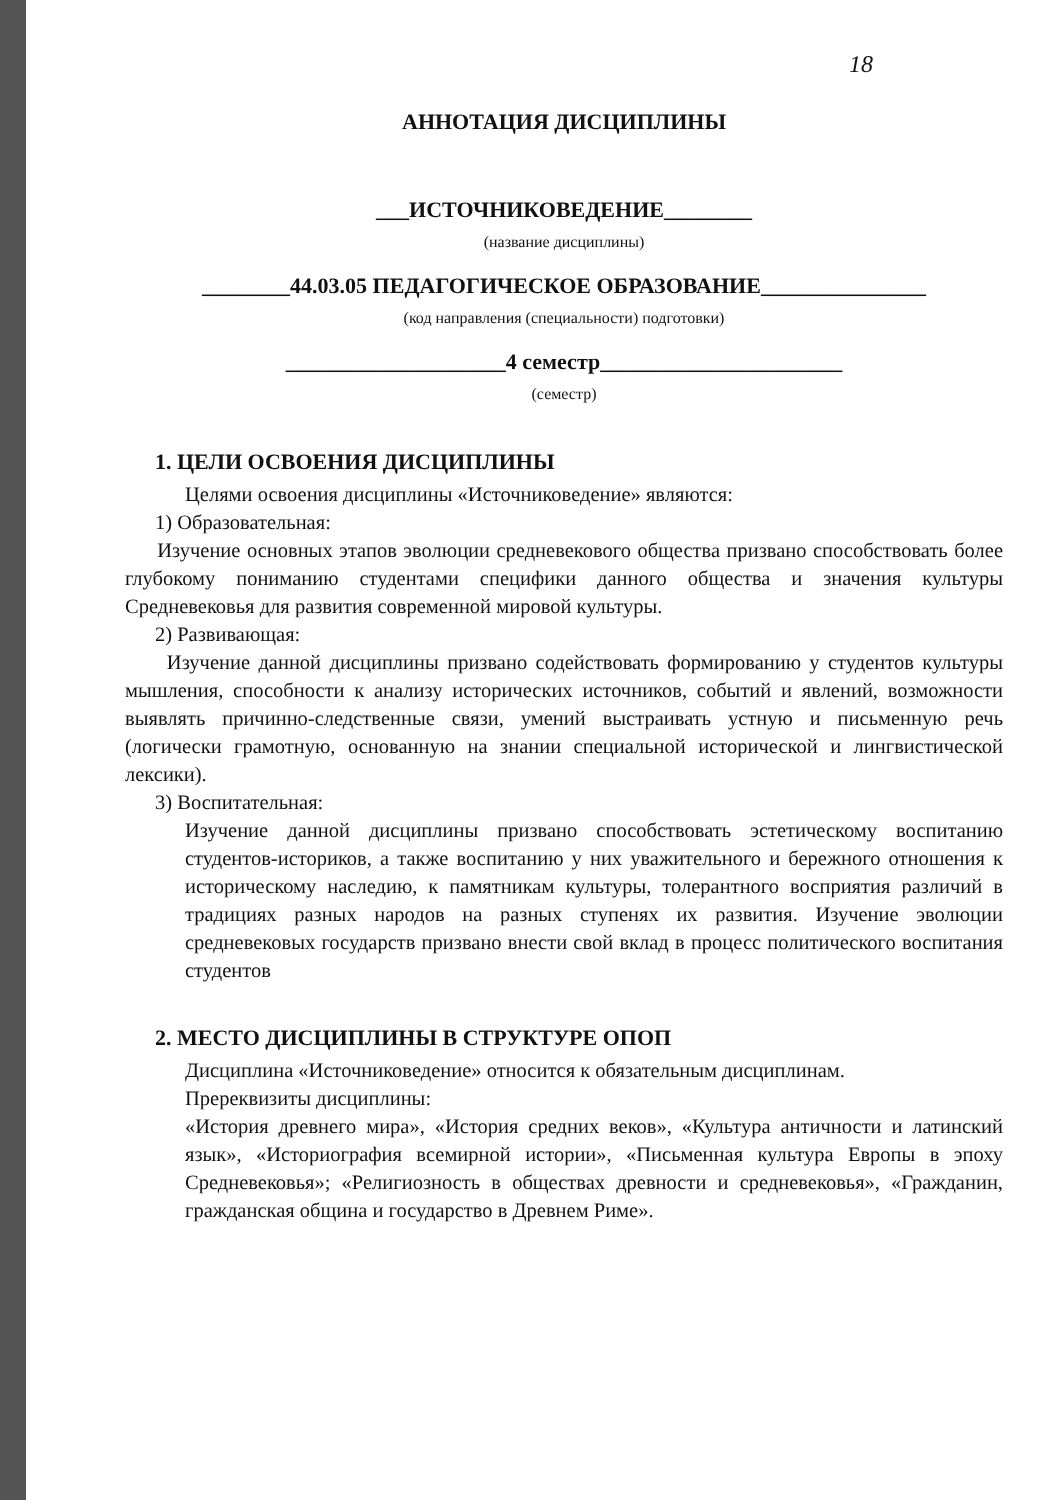18
АННОТАЦИЯ ДИСЦИПЛИНЫ
___ИСТОЧНИКОВЕДЕНИЕ________
(название дисциплины)
________44.03.05 ПЕДАГОГИЧЕСКОЕ ОБРАЗОВАНИЕ_______________
(код направления (специальности) подготовки)
____________________4 семестр______________________
(семестр)
1. ЦЕЛИ ОСВОЕНИЯ ДИСЦИПЛИНЫ
Целями освоения дисциплины «Источниковедение» являются:
1) Образовательная:
Изучение основных этапов эволюции средневекового общества призвано способствовать более глубокому пониманию студентами специфики данного общества и значения культуры Средневековья для развития современной мировой культуры.
2) Развивающая:
Изучение данной дисциплины призвано содействовать формированию у студентов культуры мышления, способности к анализу исторических источников, событий и явлений, возможности выявлять причинно-следственные связи, умений выстраивать устную и письменную речь (логически грамотную, основанную на знании специальной исторической и лингвистической лексики).
3) Воспитательная:
Изучение данной дисциплины призвано способствовать эстетическому воспитанию студентов-историков, а также воспитанию у них уважительного и бережного отношения к историческому наследию, к памятникам культуры, толерантного восприятия различий в традициях разных народов на разных ступенях их развития. Изучение эволюции средневековых государств призвано внести свой вклад в процесс политического воспитания студентов
2. МЕСТО ДИСЦИПЛИНЫ В СТРУКТУРЕ ОПОП
Дисциплина «Источниковедение» относится к обязательным дисциплинам.
Пререквизиты дисциплины:
«История древнего мира», «История средних веков», «Культура античности и латинский язык», «Историография всемирной истории», «Письменная культура Европы в эпоху Средневековья»; «Религиозность в обществах древности и средневековья», «Гражданин, гражданская община и государство в Древнем Риме».